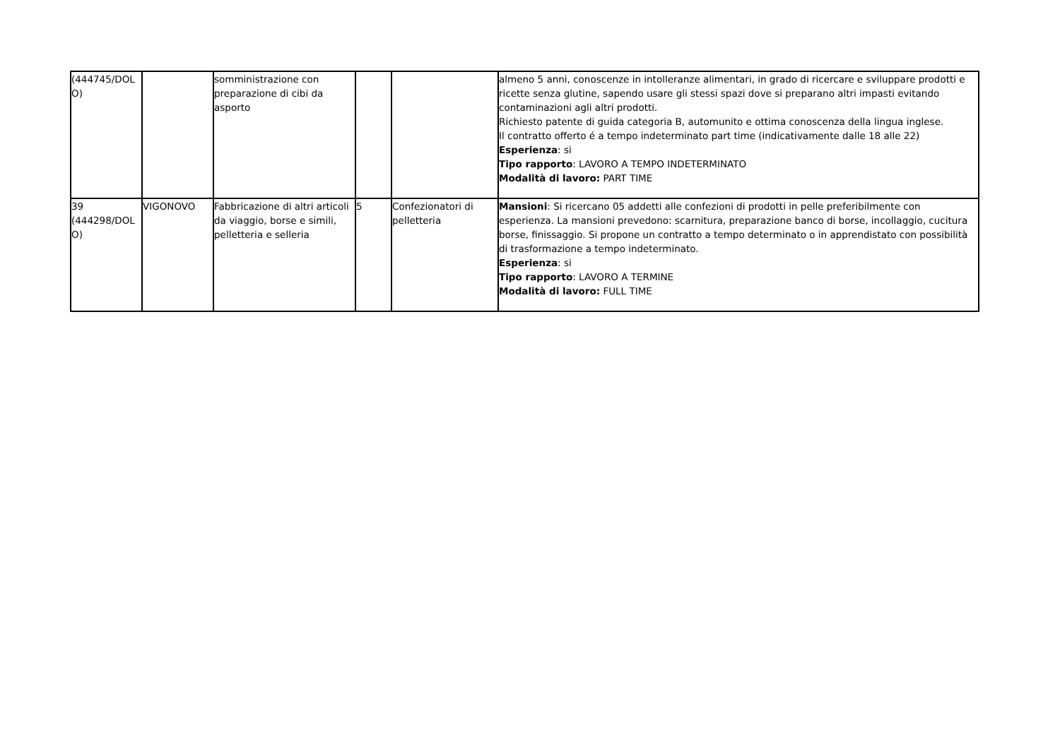| (444745/DOL O) | | somministrazione con preparazione di cibi da asporto | | | almeno 5 anni, conoscenze in intolleranze alimentari, in grado di ricercare e sviluppare prodotti e ricette senza glutine, sapendo usare gli stessi spazi dove si preparano altri impasti evitando contaminazioni agli altri prodotti. Richiesto patente di guida categoria B, automunito e ottima conoscenza della lingua inglese. Il contratto offerto é a tempo indeterminato part time (indicativamente dalle 18 alle 22) Esperienza : si Tipo rapporto : LAVORO A TEMPO INDETERMINATO Modalità di lavoro: PART TIME |
| 39 (444298/DOL O) | VIGONOVO | Fabbricazione di altri articoli da viaggio, borse e simili, pelletteria e selleria | 5 | Confezionatori di pelletteria | Mansioni : Si ricercano 05 addetti alle confezioni di prodotti in pelle preferibilmente con esperienza. La mansioni prevedono: scarnitura, preparazione banco di borse, incollaggio, cucitura borse, finissaggio. Si propone un contratto a tempo determinato o in apprendistato con possibilità di trasformazione a tempo indeterminato. Esperienza : si Tipo rapporto : LAVORO A TERMINE Modalità di lavoro: FULL TIME |